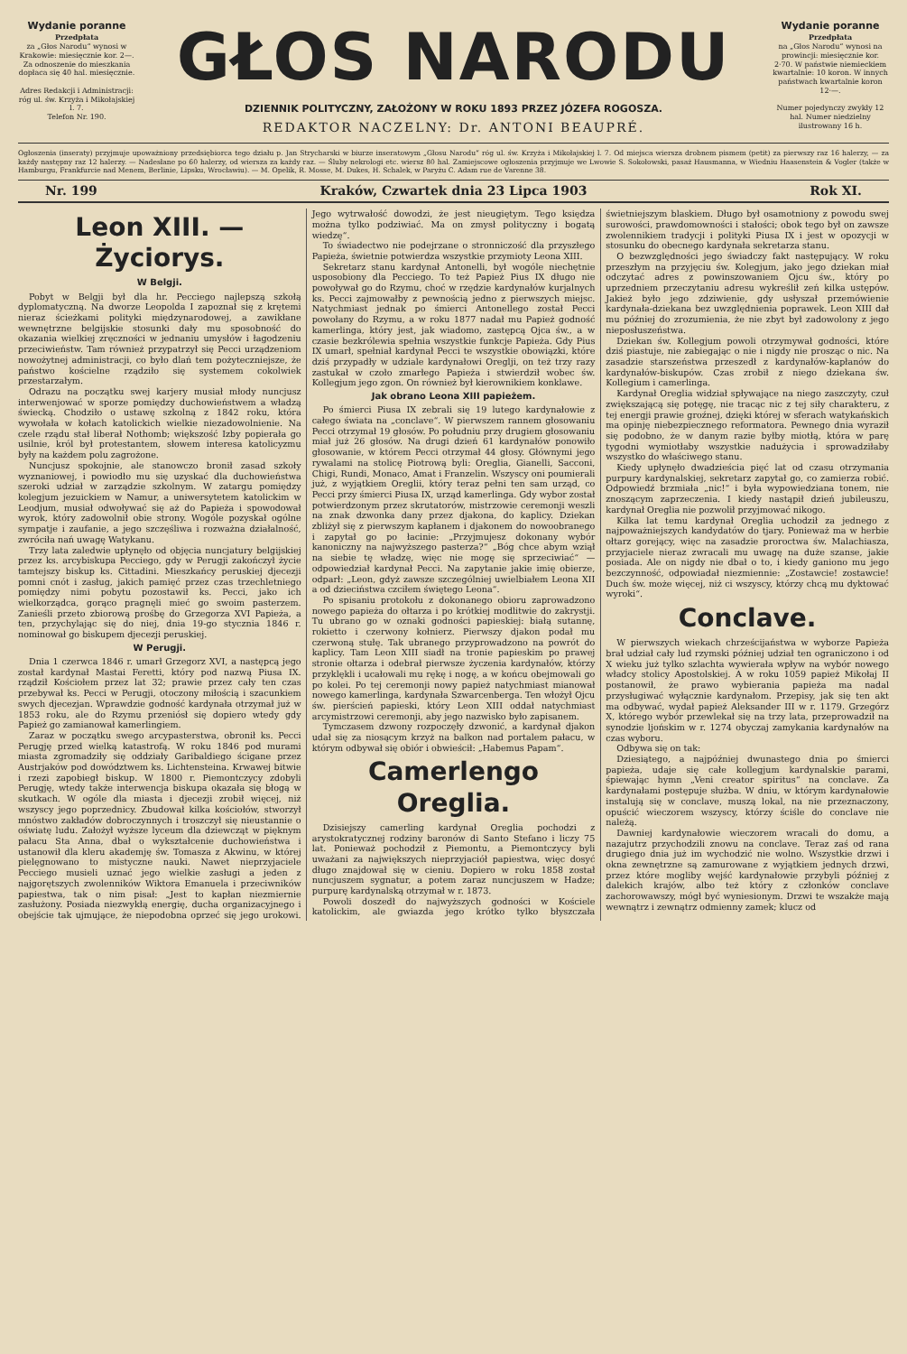Wydanie poranne
Przedpłata
za „Głos Narodu“ wynosi w Krakowie: miesięcznie kor. 2—. Za odnoszenie do mieszkania dopłaca się 40 hal. miesięcznie.
Adres Redakcji i Administracji: róg ul. św. Krzyża i Mikołajskiej l. 7.
Telefon Nr. 190.
GŁOS NARODU
DZIENNIK POLITYCZNY, ZAŁOŻONY W ROKU 1893 PRZEZ JÓZEFA ROGOSZA.
REDAKTOR NACZELNY: Dr. ANTONI BEAUPRÉ.
Wydanie poranne
Przedpłata
na „Głos Narodu“ wynosi na prowincji: miesięcznie kor. 2·70. W państwie niemieckiem kwartalnie: 10 koron. W innych państwach kwartalnie koron 12·—.
Numer pojedynczy zwykły 12 hal. Numer niedzielny ilustrowany 16 h.
Ogłoszenia (inseraty) przyjmuje upoważniony przedsiębiorca tego działu p. Jan Strycharski w biurze inseratowym „Głosu Narodu“ róg ul. św. Krzyża i Mikołajskiej l. 7. Od miejsca wiersza drobnem pismem (petit) za pierwszy raz 16 halerzy, — za każdy następny raz 12 halerzy. — Nadesłane po 60 halerzy, od wiersza za każdy raz. — Śluby nekrologi etc. wiersz 80 hal. Zamiejscowe ogłoszenia przyjmuje we Lwowie S. Sokołowski, pasaż Hausmanna, w Wiedniu Haasenstein & Vogler (także w Hamburgu, Frankfurcie nad Menem, Berlinie, Lipsku, Wrocławiu). — M. Opelik, R. Mosse, M. Dukes, H. Schalek, w Paryżu C. Adam rue de Varenne 38.
Nr. 199 Kraków, Czwartek dnia 23 Lipca 1903 Rok XI.
Leon XIII. — Życiorys.
W Belgji.
Pobyt w Belgji był dla hr. Pecciego najlepszą szkołą dyplomatyczną. Na dworze Leopolda I zapoznał się z krętemi nieraz ścieżkami polityki międzynarodowej, a zawikłane wewnętrzne belgijskie stosunki dały mu sposobność do okazania wielkiej zręczności w jednaniu umysłów i łagodzeniu przeciwieństw. Tam również przypatrzył się Pecci urządzeniom nowożytnej administracji, co było dlań tem pożyteczniejsze, że państwo kościelne rządziło się systemem cokolwiek przestarzałym.
Odrazu na początku swej karjery musiał młody nuncjusz interwenjować w sporze pomiędzy duchowieństwem a władzą świecką. Chodziło o ustawę szkolną z 1842 roku, która wywołała w kołach katolickich wielkie niezadowolnienie. Na czele rządu stał liberał Nothomb; większość Izby popierała go usilnie, król był protestantem, słowem interesa katolicyzmu były na każdem polu zagrożone.
Nuncjusz spokojnie, ale stanowczo bronił zasad szkoły wyznaniowej, i powiodło mu się uzyskać dla duchowieństwa szeroki udział w zarządzie szkolnym. W zatargu pomiędzy kolegjum jezuickiem w Namur, a uniwersytetem katolickim w Leodjum, musiał odwoływać się aż do Papieża i spowodował wyrok, który zadowolnił obie strony. Wogóle pozyskał ogólne sympatje i zaufanie, a jego szczęśliwa i rozważna działalność, zwróciła nań uwagę Watykanu.
Trzy lata zaledwie upłynęło od objęcia nuncjatury belgijskiej przez ks. arcybiskupa Pecciego, gdy w Perugji zakończył życie tamtejszy biskup ks. Cittadini. Mieszkańcy peruskiej djecezji pomni cnót i zasług, jakich pamięć przez czas trzechletniego pomiędzy nimi pobytu pozostawił ks. Pecci, jako ich wielkorządca, gorąco pragnęli mieć go swoim pasterzem. Zanieśli przeto zbiorową prośbę do Grzegorza XVI Papieża, a ten, przychylając się do niej, dnia 19-go stycznia 1846 r. nominował go biskupem djecezji peruskiej.
W Perugji.
Dnia 1 czerwca 1846 r. umarł Grzegorz XVI, a następcą jego został kardynał Mastai Feretti, który pod nazwą Piusa IX. rządził Kościołem przez lat 32; prawie przez cały ten czas przebywał ks. Pecci w Perugji, otoczony miłością i szacunkiem swych djecezjan. Wprawdzie godność kardynała otrzymał już w 1853 roku, ale do Rzymu przeniósł się dopiero wtedy gdy Papież go zamianował kamerlingiem.
Zaraz w początku swego arcypasterstwa, obronił ks. Pecci Perugję przed wielką katastrofą. W roku 1846 pod murami miasta zgromadziły się oddziały Garibaldiego ścigane przez Austrjaków pod dowództwem ks. Lichtensteina. Krwawej bitwie i rzezi zapobiegł biskup. W 1800 r. Piemontczycy zdobyli Perugję, wtedy także interwencja biskupa okazała się błogą w skutkach. W ogóle dla miasta i djecezji zrobił więcej, niż wszyscy jego poprzednicy. Zbudował kilka kościołów, stworzył mnóstwo zakładów dobroczynnych i troszczył się nieustannie o oświatę ludu. Założył wyższe lyceum dla dziewcząt w pięknym pałacu Sta Anna, dbał o wykształcenie duchowieństwa i ustanowił dla kleru akademję św. Tomasza z Akwinu, w której pielęgnowano to mistyczne nauki. Nawet nieprzyjaciele Pecciego musieli uznać jego wielkie zasługi a jeden z najgorętszych zwolenników Wiktora Emanuela i przeciwników papiestwa, tak o nim pisał: „Jest to kapłan niezmiernie zasłużony. Posiada niezwykłą energię, ducha organizacyjnego i obejście tak ujmujące, że niepodobna oprzeć się jego urokowi. Jego wytrwałość dowodzi, że jest nieugiętym. Tego księdza można tylko podziwiać. Ma on zmysł polityczny i bogatą wiedzę“.
To świadectwo nie podejrzane o stronniczość dla przyszłego Papieża, świetnie potwierdza wszystkie przymioty Leona XIII.
Sekretarz stanu kardynał Antonelli, był wogóle niechętnie usposobiony dla Pecciego. To też Papież Pius IX długo nie powoływał go do Rzymu, choć w rzędzie kardynałów kurjalnych ks. Pecci zajmowałby z pewnością jedno z pierwszych miejsc. Natychmiast jednak po śmierci Antonellego został Pecci powołany do Rzymu, a w roku 1877 nadał mu Papież godność kamerlinga, który jest, jak wiadomo, zastępcą Ojca św., a w czasie bezkrólewia spełnia wszystkie funkcje Papieża. Gdy Pius IX umarł, spełniał kardynał Pecci te wszystkie obowiązki, które dziś przypadły w udziale kardynałowi Oreglji, on też trzy razy zastukał w czoło zmarłego Papieża i stwierdził wobec św. Kollegjum jego zgon. On również był kierownikiem konklawe.
Jak obrano Leona XIII papieżem.
Po śmierci Piusa IX zebrali się 19 lutego kardynałowie z całego świata na „conclave“. W pierwszem rannem głosowaniu Pecci otrzymał 19 głosów. Po południu przy drugiem głosowaniu miał już 26 głosów. Na drugi dzień 61 kardynałów ponowiło głosowanie, w którem Pecci otrzymał 44 głosy. Głównymi jego rywalami na stolicę Piotrową byli: Oreglia, Gianelli, Sacconi, Chigi, Rundi, Monaco, Amat i Franzelin. Wszyscy oni poumierali już, z wyjątkiem Oreglii, który teraz pełni ten sam urząd, co Pecci przy śmierci Piusa IX, urząd kamerlinga. Gdy wybor został potwierdzonym przez skrutatorów, mistrzowie ceremonji weszli na znak dzwonka dany przez djakona, do kaplicy. Dziekan zbliżył się z pierwszym kapłanem i djakonem do nowoobranego i zapytał go po łacinie: „Przyjmujesz dokonany wybór kanoniczny na najwyższego pasterza?“ „Bóg chce abym wziął na siebie tę władzę, więc nie mogę się sprzeciwiać“ — odpowiedział kardynał Pecci. Na zapytanie jakie imię obierze, odparł: „Leon, gdyż zawsze szczególniej uwielbiałem Leona XII a od dzieciństwa czciłem świętego Leona“.
Po spisaniu protokołu z dokonanego obioru zaprowadzono nowego papieża do ołtarza i po krótkiej modlitwie do zakrystji. Tu ubrano go w oznaki godności papieskiej: białą sutannę, rokietto i czerwony kołnierz. Pierwszy djakon podał mu czerwoną stułę. Tak ubranego przyprowadzono na powrót do kaplicy. Tam Leon XIII siadł na tronie papieskim po prawej stronie ołtarza i odebrał pierwsze życzenia kardynałów, którzy przyklękli i ucałowali mu rękę i nogę, a w końcu obejmowali go po kolei. Po tej ceremonji nowy papież natychmiast mianował nowego kamerlinga, kardynała Szwarcenberga. Ten włożył Ojcu św. pierścień papieski, który Leon XIII oddał natychmiast arcymistrzowi ceremonji, aby jego nazwisko było zapisanem.
Tymczasem dzwony rozpoczęły dzwonić, a kardynał djakon udał się za niosącym krzyż na balkon nad portalem pałacu, w którym odbywał się obiór i obwieścił: „Habemus Papam“.
Camerlengo Oreglia.
Dzisiejszy camerling kardynał Oreglia pochodzi z arystokratycznej rodziny baronów di Santo Stefano i liczy 75 lat. Ponieważ pochodził z Piemontu, a Piemontczycy byli uważani za największych nieprzyjaciół papiestwa, więc dosyć długo znajdował się w cieniu. Dopiero w roku 1858 został nuncjuszem sygnatur, a potem zaraz nuncjuszem w Hadze; purpurę kardynalską otrzymał w r. 1873.
Powoli doszedł do najwyższych godności w Kościele katolickim, ale gwiazda jego krótko tylko błyszczała świetniejszym blaskiem. Długo był osamotniony z powodu swej surowości, prawdomowności i stałości; obok tego był on zawsze zwolennikiem tradycji i polityki Piusa IX i jest w opozycji w stosunku do obecnego kardynała sekretarza stanu.
O bezwzględności jego świadczy fakt następujący. W roku przeszłym na przyjęciu św. Kolegjum, jako jego dziekan miał odczytać adres z powinszowaniem Ojcu św., który po uprzedniem przeczytaniu adresu wykreślił zeń kilka ustępów. Jakież było jego zdziwienie, gdy usłyszał przemówienie kardynała-dziekana bez uwzględnienia poprawek. Leon XIII dał mu później do zrozumienia, że nie zbyt był zadowolony z jego nieposłuszeństwa.
Dziekan św. Kollegjum powoli otrzymywał godności, które dziś piastuje, nie zabiegając o nie i nigdy nie prosząc o nic. Na zasadzie starszeństwa przeszedł z kardynałów-kapłanów do kardynałów-biskupów. Czas zrobił z niego dziekana św. Kollegium i camerlinga.
Kardynał Oreglia widział spływające na niego zaszczyty, czuł zwiększającą się potęgę, nie tracąc nic z tej siły charakteru, z tej energji prawie groźnej, dzięki której w sferach watykańskich ma opinję niebezpiecznego reformatora. Pewnego dnia wyraził się podobno, że w danym razie byłby miotłą, która w parę tygodni wymiotłaby wszystkie nadużycia i sprowadziłaby wszystko do właściwego stanu.
Kiedy upłynęło dwadzieścia pięć lat od czasu otrzymania purpury kardynalskiej, sekretarz zapytał go, co zamierza robić. Odpowiedź brzmiała „nic!“ i była wypowiedziana tonem, nie znoszącym zaprzeczenia. I kiedy nastąpił dzień jubileuszu, kardynał Oreglia nie pozwolił przyjmować nikogo.
Kilka lat temu kardynał Oreglia uchodził za jednego z najpoważniejszych kandydatów do tjary. Ponieważ ma w herbie ołtarz gorejący, więc na zasadzie proroctwa św. Malachiasza, przyjaciele nieraz zwracali mu uwagę na duże szanse, jakie posiada. Ale on nigdy nie dbał o to, i kiedy ganiono mu jego bezczynność, odpowiadał niezmiennie: „Zostawcie! zostawcie! Duch św. może więcej, niż ci wszyscy, którzy chcą mu dyktować wyroki“.
Conclave.
W pierwszych wiekach chrześcijaństwa w wyborze Papieża brał udział cały lud rzymski później udział ten ograniczono i od X wieku już tylko szlachta wywierała wpływ na wybór nowego władcy stolicy Apostolskiej. A w roku 1059 papież Mikołaj II postanowił, że prawo wybierania papieża ma nadal przysługiwać wyłącznie kardynałom. Przepisy, jak się ten akt ma odbywać, wydał papież Aleksander III w r. 1179. Grzegórz X, którego wybór przewlekał się na trzy lata, przeprowadził na synodzie ljońskim w r. 1274 obyczaj zamykania kardynałów na czas wyboru.
Odbywa się on tak:
Dziesiątego, a najpóźniej dwunastego dnia po śmierci papieża, udaje się całe kollegjum kardynalskie parami, śpiewając hymn „Veni creator spiritus“ na conclave. Za kardynałami postępuje służba. W dniu, w którym kardynałowie instalują się w conclave, muszą lokal, na nie przeznaczony, opuścić wieczorem wszyscy, którzy ściśle do conclave nie należą.
Dawniej kardynałowie wieczorem wracali do domu, a nazajutrz przychodzili znowu na conclave. Teraz zaś od rana drugiego dnia już im wychodzić nie wolno. Wszystkie drzwi i okna zewnętrzne są zamurowane z wyjątkiem jednych drzwi, przez które mogliby wejść kardynałowie przybyli później z dalekich krajów, albo też który z członków conclave zachorowawszy, mógł być wyniesionym. Drzwi te wszakże mają wewnątrz i zewnątrz odmienny zamek; klucz od